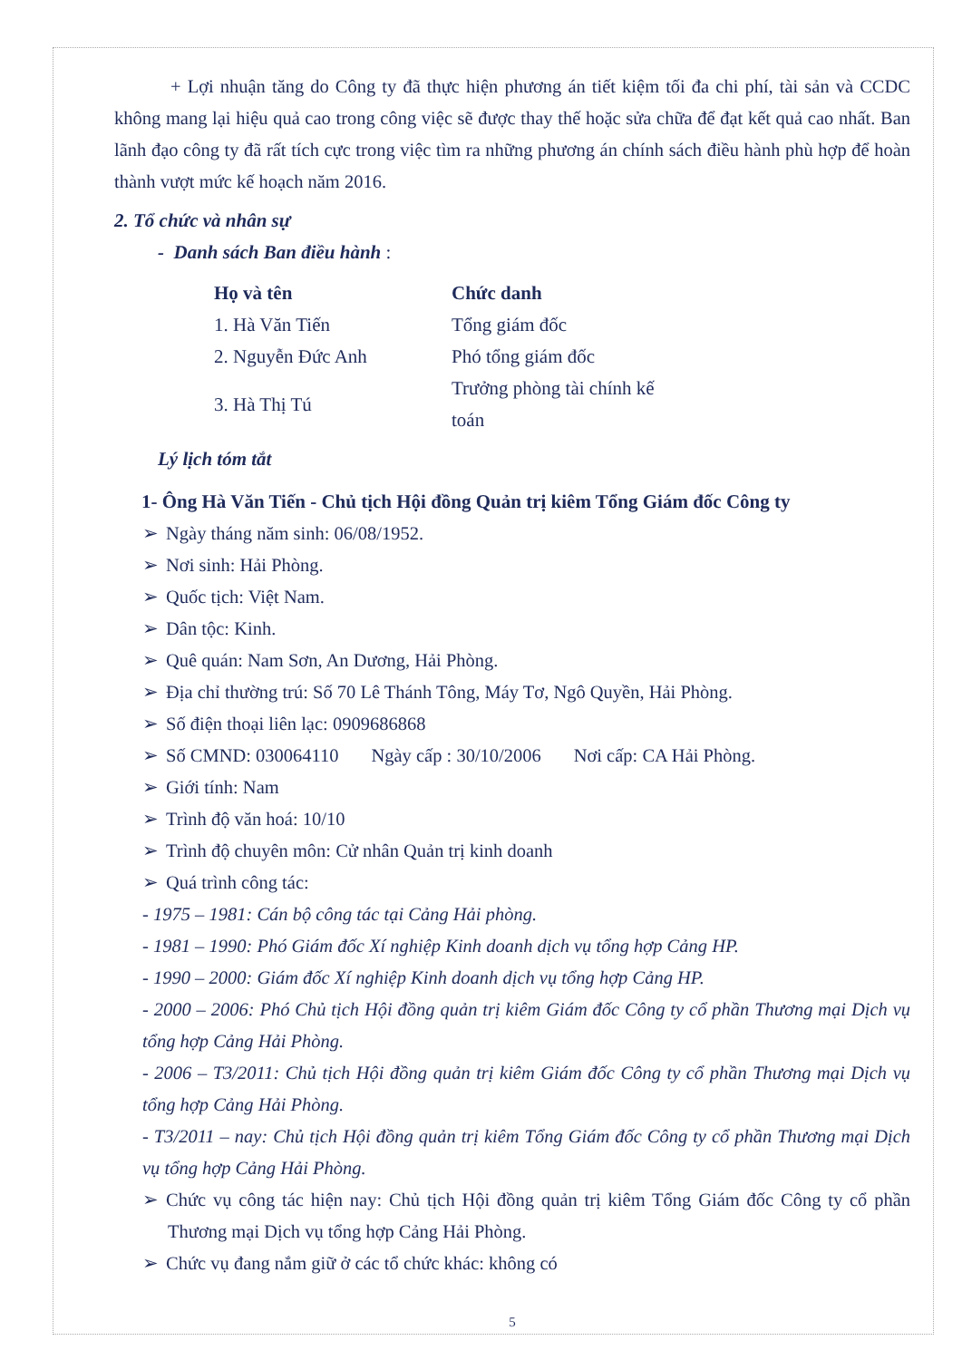+ Lợi nhuận tăng do Công ty đã thực hiện phương án tiết kiệm tối đa chi phí, tài sản và CCDC không mang lại hiệu quả cao trong công việc sẽ được thay thế hoặc sửa chữa để đạt kết quả cao nhất. Ban lãnh đạo công ty đã rất tích cực trong việc tìm ra những phương án chính sách điều hành phù hợp để hoàn thành vượt mức kế hoạch năm 2016.
2. Tổ chức và nhân sự
- Danh sách Ban điều hành :
| Họ và tên | Chức danh |
| --- | --- |
| 1. Hà Văn Tiến | Tổng giám đốc |
| 2. Nguyễn Đức Anh | Phó tổng giám đốc |
| 3. Hà Thị Tú | Trưởng phòng tài chính kế toán |
Lý lịch tóm tắt
1- Ông Hà Văn Tiến - Chủ tịch Hội đồng Quản trị kiêm Tổng Giám đốc Công ty
➢ Ngày tháng năm sinh: 06/08/1952.
➢ Nơi sinh: Hải Phòng.
➢ Quốc tịch: Việt Nam.
➢ Dân tộc: Kinh.
➢ Quê quán: Nam Sơn, An Dương, Hải Phòng.
➢ Địa chỉ thường trú: Số 70 Lê Thánh Tông, Máy Tơ, Ngô Quyền, Hải Phòng.
➢ Số điện thoại liên lạc: 0909686868
➢ Số CMND: 030064110 Ngày cấp : 30/10/2006 Nơi cấp: CA Hải Phòng.
➢ Giới tính: Nam
➢ Trình độ văn hoá: 10/10
➢ Trình độ chuyên môn: Cử nhân Quản trị kinh doanh
➢ Quá trình công tác:
- 1975 – 1981: Cán bộ công tác tại Cảng Hải phòng.
- 1981 – 1990: Phó Giám đốc Xí nghiệp Kinh doanh dịch vụ tổng hợp Cảng HP.
- 1990 – 2000: Giám đốc Xí nghiệp Kinh doanh dịch vụ tổng hợp Cảng HP.
- 2000 – 2006: Phó Chủ tịch Hội đồng quản trị kiêm Giám đốc Công ty cổ phần Thương mại Dịch vụ tổng hợp Cảng Hải Phòng.
- 2006 – T3/2011: Chủ tịch Hội đồng quản trị kiêm Giám đốc Công ty cổ phần Thương mại Dịch vụ tổng hợp Cảng Hải Phòng.
- T3/2011 – nay: Chủ tịch Hội đồng quản trị kiêm Tổng Giám đốc Công ty cổ phần Thương mại Dịch vụ tổng hợp Cảng Hải Phòng.
➢ Chức vụ công tác hiện nay: Chủ tịch Hội đồng quản trị kiêm Tổng Giám đốc Công ty cổ phần Thương mại Dịch vụ tổng hợp Cảng Hải Phòng.
➢ Chức vụ đang nắm giữ ở các tổ chức khác: không có
5